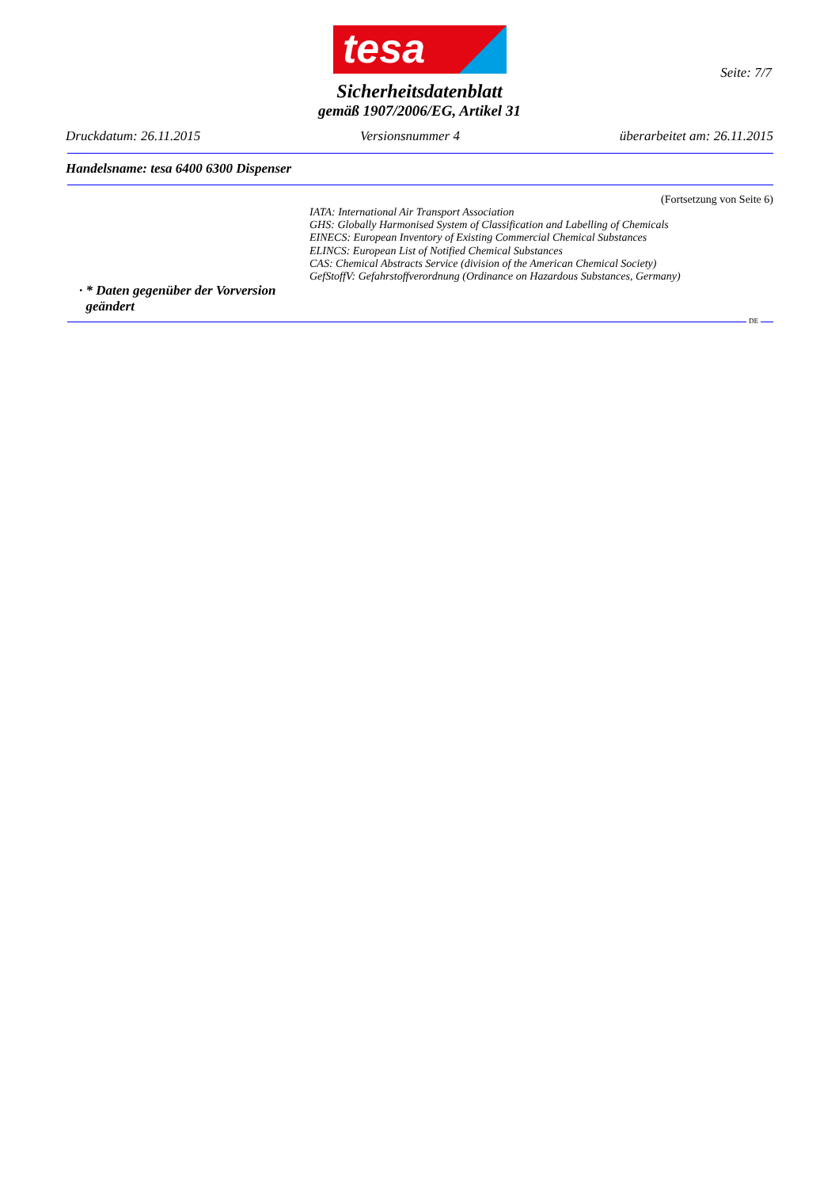tesa
Seite: 7/7
Sicherheitsdatenblatt
gemäß 1907/2006/EG, Artikel 31
Druckdatum: 26.11.2015 Versionsnummer 4 überarbeitet am: 26.11.2015
Handelsname: tesa 6400 6300 Dispenser
(Fortsetzung von Seite 6)
IATA: International Air Transport Association
GHS: Globally Harmonised System of Classification and Labelling of Chemicals
EINECS: European Inventory of Existing Commercial Chemical Substances
ELINCS: European List of Notified Chemical Substances
CAS: Chemical Abstracts Service (division of the American Chemical Society)
GefStoffV: Gefahrstoffverordnung (Ordinance on Hazardous Substances, Germany)
· * Daten gegenüber der Vorversion
geändert
DE